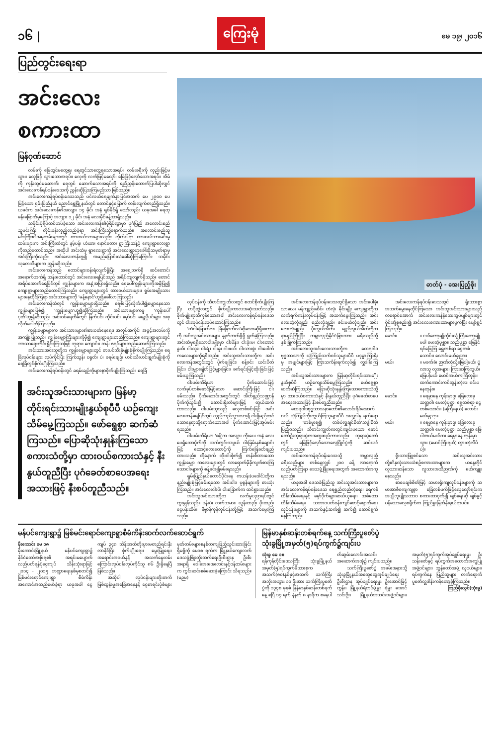၁၆ | ကြေးမုံ မေ ၁၉၊ ၂၀၁၆
ပြည်တွင်းရေးရာ
အင်းလေးစကားထာ
မြန်ဂုဏ်ဆောင်
လမ်းကို မြေတွင်မတွေ့ရ၊ ရေတွင်သာတွေ့ရသောအရပ်။ လမ်းခရီးကို လှည်းဖြင့်မသွား၊ လှေဖြင့် သွားသောအရပ်။ လှေကို လက်ဖြင့်မလှော်၊ ခြေဖြင့်လှော်သောအရပ်။ အိမ်ကို ကုန်းတွင်မဆောက်၊ ရေတွင် ဆောက်သောအရပ်ကို ရည်ညွှန်းထောက်ပြပါဆိုလျှင် အင်းလေးကန်ရပ်ဝန်းဒေသကို ညွှန်းဆိုပြသကြမည်သာ ဖြစ်သည်။
အင်းလေးကန်ရပ်ဝန်းဒေသသည် ပင်လယ်ရေမျက်နှာပြင်အထက် ပေ ၂၉၀၀ ပေမြင့်သော ရှမ်းပြည်နယ် ညောင်ရွှေမြို့နယ်တွင် တောင်နှင့်မြောက် တန်းလျက်တည်ရှိသည်။ ယခင်က အင်းလေးကန်၏အလျား ၁၄ မိုင်၊ အနံ ရှစ်မိုင်ရှိ သော်လည်း ယခုအခါ ရေထုခန်းခြောက်မှုကြောင့် အလျား ၁၂ မိုင်၊ အနံ လေးမိုင်ခန့်သာရှိသည်။
သမိုင်းပုံရိပ်ထင်ဟပ်ခဲ့သော အင်းလေးကန်၏ပုံရိပ်လွှာမှာ ပုဂံပြည် အလောင်းစည်သူမင်းကြီး တိုင်းခန်းလှည့်လည်ခဲ့ရာ အင်းကြီးသို့ရောက်သည်။ အလောင်းစည်သူမင်းကြီး၏အမှုထမ်းများတွင် ထားဝယ်သားများလည်း လိုက်ပါရာ ထားဝယ်သားမင်းမှုထမ်းများက အင်းကြီးထဲတွင် နမ့်ပန်၊ ဟဲယာ၊ နောင်တော၊ ရွာကြီးသန့်ပုံ ကျေးရွာလေးရွာကိုတည်ထောင်သည်။ အဆိုပါ အင်းထဲမှ ရွာလေးရွာကို အင်းလေးရွာဟုခေါ်ဆိုသမုတ်ရာမှ အင်းကြီးကိုလည်း အင်းလေးကန်ဟူ၍ အမည်ပြောင်းလဲခေါ်ဆိုကြကြောင်း သမိုင်းသုတေသီများက ညွှန်းဆိုသည်။
အင်းလေးကန်သည် တောင်များဝန်းရံလျက်ရှိပြီး အရှေ့ဘက်ရှိ ဆင်တောင်၊ အနောက်ဘက်ရှိ သန်းတောင်တွင် အင်းလေးရေပြင်သည် အရိပ်ကျလျက်ရှိသည်။ တောင်အရိပ်အောက်ရေပြင်တွင် ကျွန်းများက အနှံ့အပြားရှိသည်။ ရေပေါ်ကျွန်းများကိုအမှီပြု၍ ကျေးရွာများတည်ထောင်ကြသည်။ ကျေးရွာများတွင် ထားဝယ်သားများ၊ ရှမ်းအမျိုးသားများနေထိုင်ကြရာ အင်းသားများကို 'မန့်နောင်'ဟူ၍ခေါ်လာကြသည်။
အင်းလေးကန်ထဲတွင် ကျွန်းမျှောများရှိသည်။ ရေစီးဖြင့်လိုက်ပါ၍မျှောနေသောကျွန်းများဖြစ်၍ 'ကျွန်းမျှော'ဟူ၍ဆိုကြသည်။ အင်းသားများကမူ 'ကုန်းပေါ်ပုတ်'ဟူ၍ဆိုသည်။ အင်းဝပ်ရေတိမ်တွင် မြက်ပင်၊ ကိုင်းပင်၊ မှော်ပင်၊ ရေညှိပင်များ အစုလိုက်ပေါက်ကြသည်။
ကျွန်းမျှောများက အင်းသားများ၏စားဝတ်နေရေး၊ အလုပ်အကိုင်၊ အခွင့်အလမ်းကိုအကျိုးပြုသည်။ ကျွန်းမျှောကြီးများကိုမှီ၍ ကျေးရွာများတည်ကြသည်။ ကျေးရွာများတွင် ဘာသာရေးကိုင်းရှိုင်းကြသဖြင့် ဘုရား၊ ကျောင်း၊ ကန်၊ ဇရပ်များတည်ဆောက်ကြသည်။
အင်းသားအင်းသူတို့က ကျွန်းမျှောများတွင် စားပင်သီးနှံမျိုးစုံစိုက်ပျိုးကြသည်။ ရေခြံလုပ်ငန်းများ လုပ်ကိုင်ပြီး ကြက်သွန်၊ ငရုတ်၊ ပဲ၊ ခရမ်းချဉ်၊ ဟင်းသီးဟင်းရွက်မျိုးစုံကို ရေခြံတွင်စိုက်ပျိုးကြသည်။
အင်းလေးကန်ရပ်ဝန်းတွင် ခရမ်းချဉ်ကိုများစွာစိုက်ပျိုးကြသည်။ ရေခြံ
အင်းသူအင်းသားများက မြန်မာ့တိုင်းရင်းသားမျိုးနွယ်စုပီပီ ယဉ်ကျေးသိမ်မွေ့ကြသည်။ ဖော်ရွေစွာ ဆက်ဆံကြသည်။ ပြောဆိုသုံးနှုန်းကြသော စကားသံတို့မှာ ထားဝယ်စကားသံနှင့် နီးနွယ်တူညီပြီး ပုဂံခေတ်စာပေအရေးအသားဖြင့် နီးစပ်တူညီသည်။
ဓာတ်ပုံ - အေးပြည့်စိုး
လုပ်ငန်းကို သီတင်းကျွတ်လတွင် စတင်စိုက်ပျိုးကြပြီး တပို့တွဲလတွင် စိုက်ပျိုးကာလအဆုံးသတ်သည်။ စိုက်ပျိုးရာသီကုန်သောအခါ အင်းလေးကန်ရပ်ဝန်းဒေသတွင် ငါးလုပ်ငန်းလုပ်ဆောင်ကြသည်။
'တံငါခြောက်လ၊ ခြံခြောက်လ'ဆိုသောဆိုရိုးစကားကို အင်းသူအင်းသားများ နှုတ်ထက်ရှိရှိ ရွတ်ခဲ့ကြသည်။ အင်းထဲမှရရှိသောငါးမျိုးမှာ ငါးဖိန်း၊ ငါးခုံးမ၊ ငါးတောင်နွယ်၊ ငါးလူး၊ ငါးရံ့၊ ငါးခူ၊ ငါးဖယ်၊ ငါးသားဖွဲ၊ ငါးပေါက်ကလေးများကိုရရှိသည်။ အင်းသူအင်းသားတို့က အင်းလေးကန်အတွင်းတွင် ပိုက်ချခြင်း၊ စန့်ခင်း ယင်းပိတ်ခြင်း၊ ငါးမျှားချိတ်ဖြင့်မျှားခြင်း၊ ခက်ရင်းဖြင့်ထိုးခြင်းဖြင့်ဖမ်းယူကြသည်။
ငါးဖမ်းကိရိယာ ပိုက်ဆောင်းဖြင့် လက်ခုပ်တစ်ဖောင်မြင့်သော ဆောင်းကြီးဖြင့် ငါးဖမ်းသည်။ ပိုက်ဆောင်းအတွင်းတွင် အိတ်ရှည်သဏ္ဌာန်ပိုက်ကိုသွင်း၍ ဆောင်းရိုးတံများဖြင့် တွယ်ဆက်ထားသည်။ ငါးဖမ်းသူသည် လှေတစ်စင်းဖြင့် အင်းလေးကန်ရေပြင်တွင် လှည့်လည်သွားလာ၍ ငါးရှိမည်ထင်သောနေရာသို့ရောက်သောအခါ ပိုက်ဆောင်းဖြင့်အုပ်ဖမ်းရသည်။
ငါးဖမ်းကိရိယာ 'စန့်'က အလျား ကိုးပေ၊ အနံ လေးပေရှိသောပိုက်ကို ယက်ကွင်းသဖွယ် ဝါးခြမ်းနှစ်ချောင်းဖြင့် ထောင့်လေးထောင့်ကို ကြက်ခြေခတ်ချည်ထားသည်။ ထို့နောက် ထိုးဝါးစိုက်၍ တန်းစီထားသော ကျွန်းမျှော ကလေးများတွင် လာရောက်မှီခိုကျက်စားကြသောငါးများကို စန့်ခင်း၍ဖမ်းရသည်။
ရှမ်းပြည်နယ်တောင်ပိုင်းနေ ကယန်း(ပဒေါင်)တို့က နည်းမျိုးစုံဖြင့်ဖမ်းရသော အင်းငါး၊ ပုစွန်များကို စားသုံးကြသည်။ အင်းလေးငါးပိ၊ ငါးခြောက်က ထင်ရှားသည်။
အင်းသူအင်းသားတို့က လက်မှုပညာရပ်တွင် ထူးချွန်သည်။ ပန်းပဲ၊ လက်သမား၊ ယွန်းထည်၊ ပိုးထည်၊ ငွေပန်းထိမ်၊ နိဗ္ဗာန်ကုန်လုပ်ငန်းတို့ဖြင့် အသက်မွေးကြသည်။
အင်းလေးကန်ရပ်ဝန်းဒေသတွင်ရှိသော အင်းပေါခုံ၊ သာလေ၊ မန်ကျည်းဆိပ်၊ ဟဲလုံ၊ မိုင်းမျိုး ကျေးရွာတို့က လက်ရက်ကန်းလုပ်ငန်းဖြင့် အသက်မွေးကြသည်။ အင်းလေးတဲ့လုံချည်၊ စည်းလုံချည်၊ ဇင်းမယ်လုံချည်၊ အင်းလေးလုံချည်၊ ပိုးလွယ်အိတ်၊ ချည်လွယ်အိတ်တို့က နာမည်ကြီးပြီး ကမ္ဘာလှည့်နိုင်ငံခြားသား ခရီးသည်တို့ နှစ်ခြိုက်ကြသည်။
အင်းလေးသူအင်းလေးသားတို့က ထေရဝါဒဗုဒ္ဓဘာသာကို ယုံကြည်သက်ဝင်သူများပီပီ ပဒုမ္မာကြာရိုးမှ အမျှင်များဖြင့် ကြာသင်္ကန်းရက်လုပ်၍ လှူဒါန်းကြသည်။
အင်းသူအင်းသားများက မြန်မာ့တိုင်းရင်းသားမျိုးနွယ်စုပီပီ ယဉ်ကျေးသိမ်မွေ့ကြသည်။ ဖော်ရွေစွာ ဆက်ဆံကြသည်။ ပြောဆိုသုံးနှုန်းကြသောစကားသံတို့မှာ ထားဝယ်စကားသံနှင့် နီးနွယ်တူညီပြီး ပုဂံခေတ်စာပေ အရေးအသားဖြင့် နီးစပ်တူညီသည်။
ထေရဝါဒဗုဒ္ဓသာသနာတော်၏လောင်းရိပ်အောက်ဝယ် ယုံကြည်ကိုးကွယ်ကြသူများပီပီ အလှူဒါန ရက်ရောသည်။ 'တစ်မူးရ၍ တစ်ပဲလှူချင်စိတ်'သဒ္ဓါစိတ်ပြည့်ဝသည်။ သီတင်းကျွတ်လတွင်ကျင်းပသော ဖောင်တော်ဦးဘုရားပွဲကအထူးစည်ကားသည်။ ဘုရားပွဲတော်တွင် ခြေဖြင့်လှော်သောလှေပြိုင်ပွဲကို ဆင်ယင်ကျင်းပသည်။
အင်းလေးကန်ရပ်ဝန်းဒေသသို့ ကမ္ဘာလှည့်ခရီးသည်များ တစ်နေ့လျှင် ၂၀၀ ခန့် လာရောက် လည်ပတ်ကြရာ ဒေသဖွံ့ဖြိုးရေးအတွက် အထောက်အကူရသည်။
ယခုအခါ ဒေသခံပြည်သူ အင်းသူအင်းသားများက အင်းလေးကန်ရပ်ဝန်းဒေသ ရေရှည်တည်တံ့ရေး၊ ရေကန်ထိန်းသိမ်းရေးနှင့် မှော်ဒိုက်များဆယ်ယူရေး၊ သစ်တောထိန်းသိမ်းရေး၊ သဘာဝပတ်ဝန်းကျင်စောင့်ရှောက်ရေး လုပ်ငန်းများကို အသက်နှင့်ဆက်၍ ဆက်၍ ဆောင်ရွက်နေကြသည်။
အင်းလေးကန်ရပ်ဝန်းဒေသတွင် ရိုးသားစွာအသက်မွေးနေထိုင်ကြသော အင်းသူအင်းသားများသည် လရောင်အောက် အင်းလေးကန်နံဘေးကွပ်ပျစ်များတွင် ဝိုင်းအုံ့စုစည်း၍ အင်းလေးစကားထာများဖွက်ပြီး ပျော်ရွှင်ကြသည်။
မောင်။ ။ ငယ်တော့ချိုကိုင်းလို့ ကြီးတော့ချိုမပါ မေးတဲ့ပုစ္ဆာ။ သည်ပုစ္ဆာ ဖြေနိုင်ရင်ဖြေကြ ရွှေတစ်ရာ ငွေတစ်သောင်း၊ လောင်းမယ်ခုညာ။ မယ်။ ။ မခက်ခဲ၊ ဉာဏ်တွဲလို့ဖြေပါ့မယ်၊ ပွဲလာသူ လူအများ၊ ကြားနာကြကွယ်၊ ဖြေပါ့မယ် မောင်ကယ်ကကြံတုန်း၊ ထက်ကောင်းကင်ထွန်းတဲ့လ၊ ဝင်းပနေတုန်း။ မောင်။ ။ ရေမှာနေ ကုန်းမှာဥ၊ ခြေလေးခု သတ္တဝါ၊ မေးတဲ့ပုစ္ဆာ၊ ရွှေတစ်ရာ ငွေတစ်သောင်း၊ (မကြီးရယ်) လောင်းမယ်ခုညာ။ မယ်။ ။ ရေမှာနေ ကုန်းမှာဥ၊ ခြေလေးခုသတ္တဝါ၊ မေးတဲ့ပုစ္ဆာ၊ သည်ပုစ္ဆာ ဖြေပါတယ်မယ်က၊ ရေမှာနေ ကုန်းမှာသွား (မောင်ကြီးရယ်) တွားတဲ့လိပ်ပါ့။
ရိုးသားဖြူစင်သော အင်းသူအင်းသားတို့၏နှလုံးသားသံစဉ်စကားထာများက ယနေ့တိုင် လူသားဆန်သော လူသားအသိဉာဏ်ကို ဖော်ကျူးနေသည်။
စာပေချစ်စိတ်ဖြင့် သမားရိုးကျလုပ်ငန်းများကို သမာအာဇီဝကျကျစွာ ခြေတစ်ဖက်ဖြင့်လှေလှော်ရင်းက အပျိုလူပျိုသဘာဝ စကားထာဝှက်၍ ချစ်ရေးဆို ချစ်ခွင့်ပန်သောလေ့စရိုက်က ကြည်နူးမြတ်နိုးဖွယ်ရာပင်။
မန်ပင်ကျေးရွာ၌ မြစ်မင်းရောင်ကျေးရွာစီမံကိန်းဆက်လက်ဆောင်ရွက်
မိုးကောင်း မေ ၁၈
မိုးကောင်းမြို့နယ် မန်ပင်ကျေးရွာ၌ နိုင်ငံတော်အစိုးရ၏ အရင်းမပျောက် လည်ပတ်ရန်ပုံငွေကျပ် သိန်းသုံးရာဖြင့် ၂၀၁၄ - ၂၀၁၅ ဘဏ္ဍာရေးနှစ်မှစတင်၍ မြစ်မင်းရောင်ကျေးရွာ စီမံကိန်း အကောင်အထည်ဖော်ခဲ့ရာ ယခုအခါ ငွေကျပ် ၃၄၈ သိန်းအထိတိုးပွားမတည်ရင်းနှီးလာနိုင်ပြီး စိုက်ပျိုးရေး၊ မွေးမြူရေး၊ အရောင်းအဝယ်နှင့် အသက်မွေးဝမ်းကြောင်းလုပ်ငန်းလုပ်ကိုင်သူ ၈၆ ဦးရှိနေပြီဖြစ်သည်။
အဆိုပါ လုပ်ငန်းများတိုးတက်ဖြစ်ထွန်းမှုအခြေအနေနှင့် ငွေစာရင်းပုံစံများ မှတ်တမ်းများစနစ်တကျဖြည့်သွင်းထားခြင်းရှိမရှိကို မေ၁၈ ရက်က မြို့နယ်ကျေးလက်ဒေသဖွံ့ဖြိုးတိုးတက်ရေးဦးစီးဌာန ဦးစီးအရာရှိ ဒေါ်အေးအေးလင်းနှင့်ဝန်ထမ်းများက ကွင်းဆင်းစစ်ဆေးခဲ့ကြောင်း သိရသည်။ (မဉမ)
မြန်မာနှစ်ဆန်းတစ်ရက်နေ့ သက်ကြီးပူဇော်ပွဲ
သုံးခွမြို့အမှတ်(၅)ရပ်ကွက်၌ကျင်းပ
သုံးခွ မေ ၁၈
ရန်ကုန်တိုင်းဒေသကြီး သုံးခွမြို့နယ် အမှတ်(၅)ရပ်ကွက်မိသားစုက အသက်(၈၀)နှစ်နှင့်အထက် သက်ကြီးအဘိုးအဘွား ၁၁ ဦးအား သက်ကြီးပူဇော်ပွဲကို ၁၃၇၈ ခုနှစ် မြန်မာနှစ်ဆန်းတစ်ရက်နေ့ ဧပြီ ၁၇ ရက် နံနက် ၈ နာရီက စနေပါတ်ဆွမ်းလောင်းအသင်း အဆောက်အအုံ၌ ကျင်းပသည်။
သက်ကြီးပူဇော်ပွဲ အခမ်းအနားသို့ သုံးခွမြို့နယ်အထွေထွေအုပ်ချုပ်ရေးဦးစီးဌာန အုပ်ချုပ်ရေးမှူး ဦးအောင်မြင့်ထွန်း၊ မြို့နယ်ရဲတပ်ဖွဲ့မှူး ရဲမှူး အောင်သင်းဦး၊ မြို့နယ်အသင်းအဖွဲ့ဝင်များ၊ အမှတ်(၅)ရပ်ကွက်အုပ်ချုပ်ရေးမှူး ဦးသန်းဇော်နှင့် ရပ်ကွက်အထောက်အကူပြုအဖွဲ့ဝင်များ၊ ဘွန်တော်အဖွဲ့ လူငယ်များ၊ ရပ်ကွက်နေ ပြည်သူများ တက်ရောက်ပူဇော်လှူဒါန်းကန်တော့ခဲ့ကြသည်။
ကြည်စိုးလွင်(သုံးခွ)